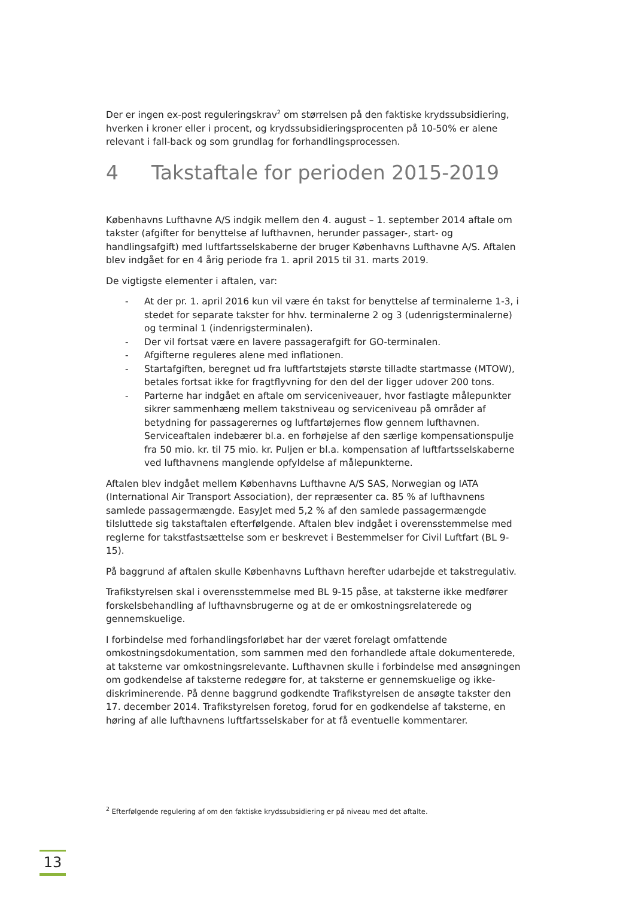Der er ingen ex-post reguleringskrav<sup>2</sup> om størrelsen på den faktiske krydssubsidiering, hverken i kroner eller i procent, og krydssubsidieringsprocenten på 10-50% er alene relevant i fall-back og som grundlag for forhandlingsprocessen.
4 Takstaftale for perioden 2015-2019
Københavns Lufthavne A/S indgik mellem den 4. august – 1. september 2014 aftale om takster (afgifter for benyttelse af lufthavnen, herunder passager-, start- og handlingsafgift) med luftfartsselskaberne der bruger Københavns Lufthavne A/S. Aftalen blev indgået for en 4 årig periode fra 1. april 2015 til 31. marts 2019.
De vigtigste elementer i aftalen, var:
- At der pr. 1. april 2016 kun vil være én takst for benyttelse af terminalerne 1-3, i stedet for separate takster for hhv. terminalerne 2 og 3 (udenrigsterminalerne) og terminal 1 (indenrigsterminalen).
- Der vil fortsat være en lavere passagerafgift for GO-terminalen.
- Afgifterne reguleres alene med inflationen.
- Startafgiften, beregnet ud fra luftfartstøjets største tilladte startmasse (MTOW), betales fortsat ikke for fragtflyvning for den del der ligger udover 200 tons.
- Parterne har indgået en aftale om serviceniveauer, hvor fastlagte målepunkter sikrer sammenhæng mellem takstniveau og serviceniveau på områder af betydning for passagerernes og luftfartøjernes flow gennem lufthavnen. Serviceaftalen indebærer bl.a. en forhøjelse af den særlige kompensationspulje fra 50 mio. kr. til 75 mio. kr. Puljen er bl.a. kompensation af luftfartsselskaberne ved lufthavnens manglende opfyldelse af målepunkterne.
Aftalen blev indgået mellem Københavns Lufthavne A/S SAS, Norwegian og IATA (International Air Transport Association), der repræsenter ca. 85 % af lufthavnens samlede passagermængde. EasyJet med 5,2 % af den samlede passagermængde tilsluttede sig takstaftalen efterfølgende. Aftalen blev indgået i overensstemmelse med reglerne for takstfastsættelse som er beskrevet i Bestemmelser for Civil Luftfart (BL 9-15).
På baggrund af aftalen skulle Københavns Lufthavn herefter udarbejde et takstregulativ.
Trafikstyrelsen skal i overensstemmelse med BL 9-15 påse, at taksterne ikke medfører forskelsbehandling af lufthavnsbrugerne og at de er omkostningsrelaterede og gennemskuelige.
I forbindelse med forhandlingsforløbet har der været forelagt omfattende omkostningsdokumentation, som sammen med den forhandlede aftale dokumenterede, at taksterne var omkostningsrelevante. Lufthavnen skulle i forbindelse med ansøgningen om godkendelse af taksterne redegøre for, at taksterne er gennemskuelige og ikke-diskriminerende. På denne baggrund godkendte Trafikstyrelsen de ansøgte takster den 17. december 2014. Trafikstyrelsen foretog, forud for en godkendelse af taksterne, en høring af alle lufthavnens luftfartsselskaber for at få eventuelle kommentarer.
<sup>2</sup> Efterfølgende regulering af om den faktiske krydssubsidiering er på niveau med det aftalte.
13